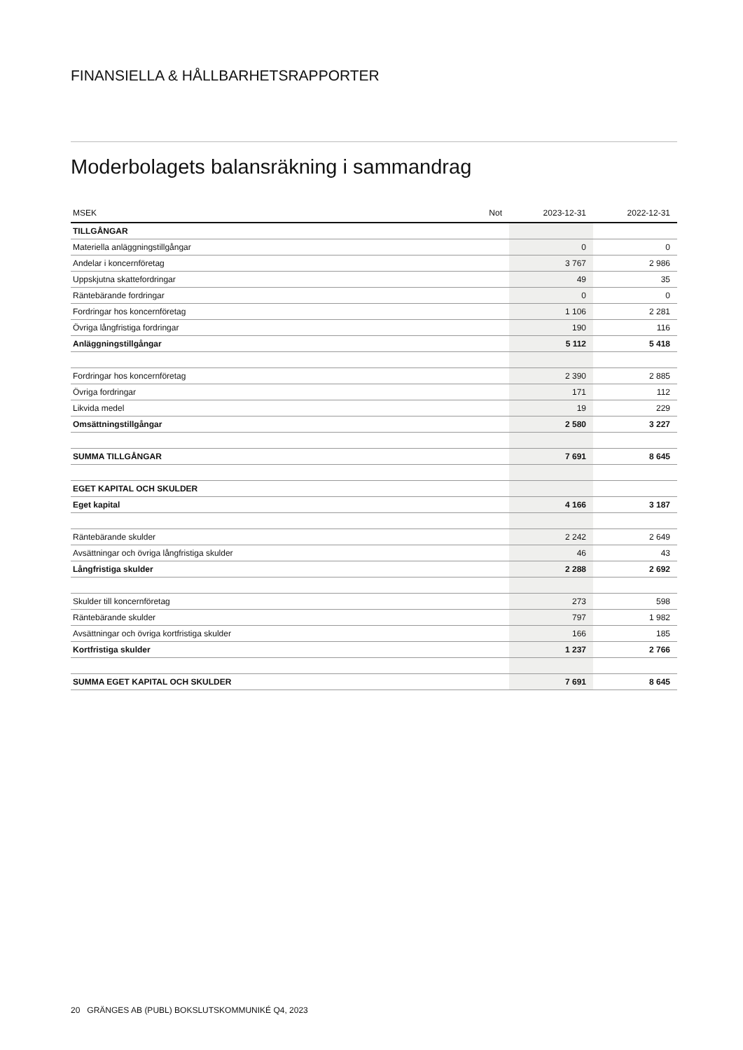FINANSIELLA & HÅLLBARHETSRAPPORTER
Moderbolagets balansräkning i sammandrag
| MSEK | Not | 2023-12-31 | 2022-12-31 |
| --- | --- | --- | --- |
| TILLGÅNGAR | | | |
| Materiella anläggningstillgångar | | 0 | 0 |
| Andelar i koncernföretag | | 3 767 | 2 986 |
| Uppskjutna skattefordringar | | 49 | 35 |
| Räntebärande fordringar | | 0 | 0 |
| Fordringar hos koncernföretag | | 1 106 | 2 281 |
| Övriga långfristiga fordringar | | 190 | 116 |
| Anläggningstillgångar | | 5 112 | 5 418 |
| Fordringar hos koncernföretag | | 2 390 | 2 885 |
| Övriga fordringar | | 171 | 112 |
| Likvida medel | | 19 | 229 |
| Omsättningstillgångar | | 2 580 | 3 227 |
| SUMMA TILLGÅNGAR | | 7 691 | 8 645 |
| EGET KAPITAL OCH SKULDER | | | |
| Eget kapital | | 4 166 | 3 187 |
| Räntebärande skulder | | 2 242 | 2 649 |
| Avsättningar och övriga långfristiga skulder | | 46 | 43 |
| Långfristiga skulder | | 2 288 | 2 692 |
| Skulder till koncernföretag | | 273 | 598 |
| Räntebärande skulder | | 797 | 1 982 |
| Avsättningar och övriga kortfristiga skulder | | 166 | 185 |
| Kortfristiga skulder | | 1 237 | 2 766 |
| SUMMA EGET KAPITAL OCH SKULDER | | 7 691 | 8 645 |
20 GRÄNGES AB (PUBL) BOKSLUTSKOMMUNIKÉ Q4, 2023